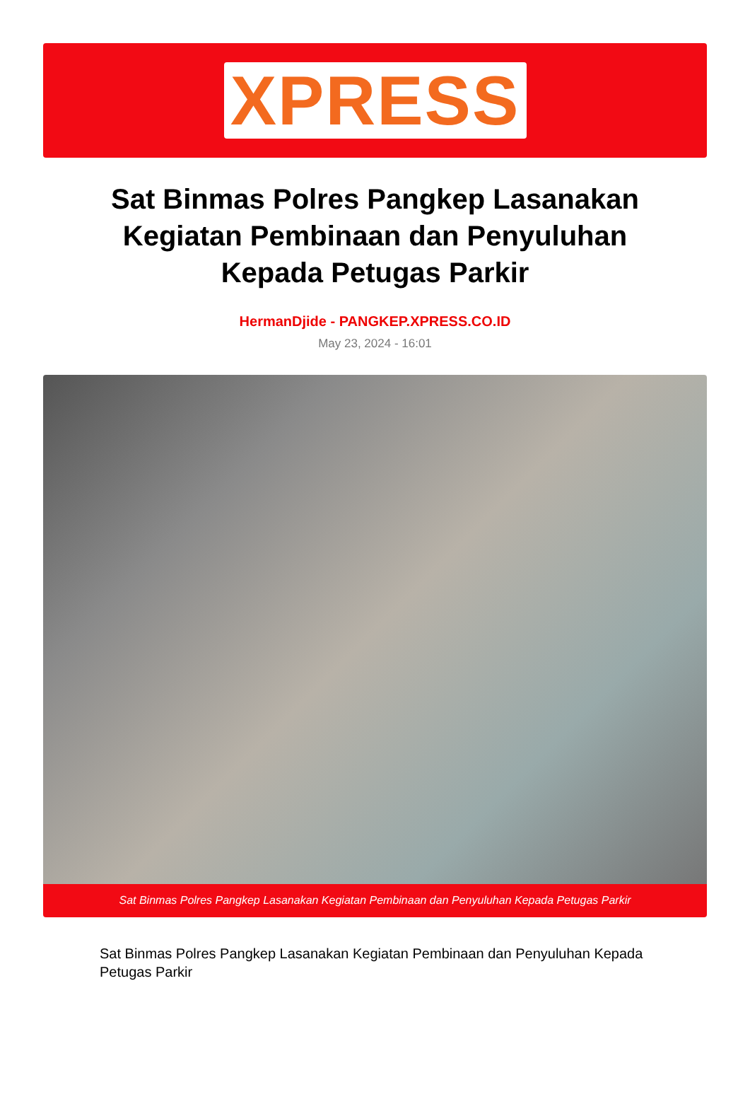XPRESS
Sat Binmas Polres Pangkep Lasanakan Kegiatan Pembinaan dan Penyuluhan Kepada Petugas Parkir
HermanDjide - PANGKEP.XPRESS.CO.ID
May 23, 2024 - 16:01
Sat Binmas Polres Pangkep Lasanakan Kegiatan Pembinaan dan Penyuluhan Kepada Petugas Parkir
Sat Binmas Polres Pangkep Lasanakan Kegiatan Pembinaan dan Penyuluhan Kepada Petugas Parkir